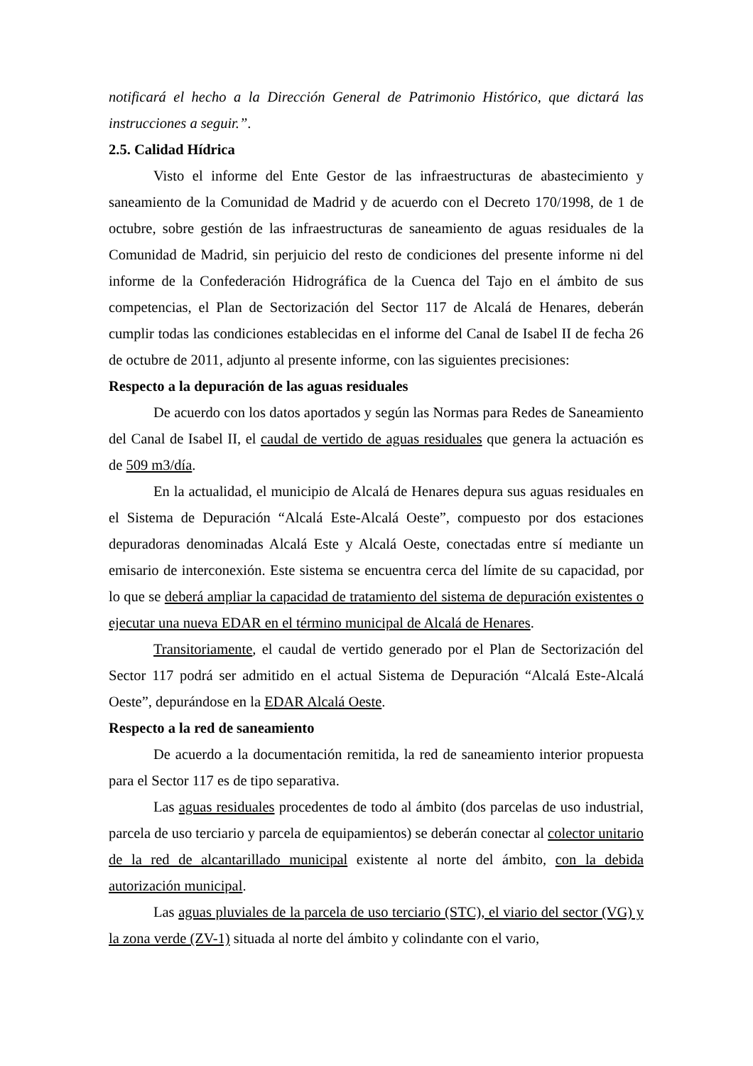notificará el hecho a la Dirección General de Patrimonio Histórico, que dictará las instrucciones a seguir.”.
2.5. Calidad Hídrica
Visto el informe del Ente Gestor de las infraestructuras de abastecimiento y saneamiento de la Comunidad de Madrid y de acuerdo con el Decreto 170/1998, de 1 de octubre, sobre gestión de las infraestructuras de saneamiento de aguas residuales de la Comunidad de Madrid, sin perjuicio del resto de condiciones del presente informe ni del informe de la Confederación Hidrográfica de la Cuenca del Tajo en el ámbito de sus competencias, el Plan de Sectorización del Sector 117 de Alcalá de Henares, deberán cumplir todas las condiciones establecidas en el informe del Canal de Isabel II de fecha 26 de octubre de 2011, adjunto al presente informe, con las siguientes precisiones:
Respecto a la depuración de las aguas residuales
De acuerdo con los datos aportados y según las Normas para Redes de Saneamiento del Canal de Isabel II, el caudal de vertido de aguas residuales que genera la actuación es de 509 m3/día.
En la actualidad, el municipio de Alcalá de Henares depura sus aguas residuales en el Sistema de Depuración “Alcalá Este-Alcalá Oeste”, compuesto por dos estaciones depuradoras denominadas Alcalá Este y Alcalá Oeste, conectadas entre sí mediante un emisario de interconexión. Este sistema se encuentra cerca del límite de su capacidad, por lo que se deberá ampliar la capacidad de tratamiento del sistema de depuración existentes o ejecutar una nueva EDAR en el término municipal de Alcalá de Henares.
Transitoriamente, el caudal de vertido generado por el Plan de Sectorización del Sector 117 podrá ser admitido en el actual Sistema de Depuración “Alcalá Este-Alcalá Oeste”, depurándose en la EDAR Alcalá Oeste.
Respecto a la red de saneamiento
De acuerdo a la documentación remitida, la red de saneamiento interior propuesta para el Sector 117 es de tipo separativa.
Las aguas residuales procedentes de todo al ámbito (dos parcelas de uso industrial, parcela de uso terciario y parcela de equipamientos) se deberán conectar al colector unitario de la red de alcantarillado municipal existente al norte del ámbito, con la debida autorización municipal.
Las aguas pluviales de la parcela de uso terciario (STC), el viario del sector (VG) y la zona verde (ZV-1) situada al norte del ámbito y colindante con el vario,